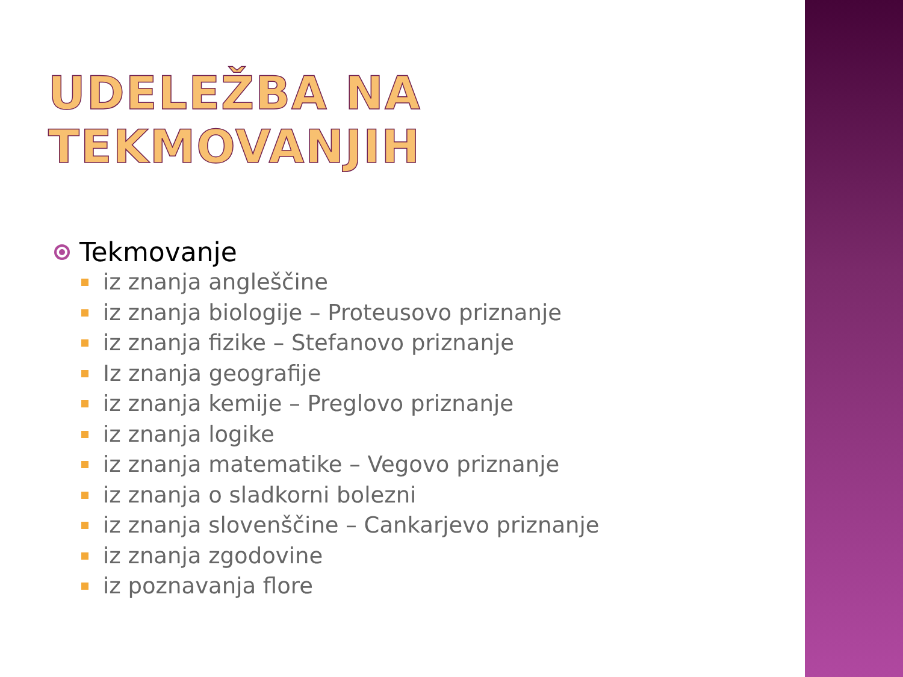UDELEŽBA NA TEKMOVANJIH
Tekmovanje
iz znanja angleščine
iz znanja biologije – Proteusovo priznanje
iz znanja fizike – Stefanovo priznanje
Iz znanja geografije
iz znanja kemije – Preglovo priznanje
iz znanja logike
iz znanja matematike – Vegovo priznanje
iz znanja o sladkorni bolezni
iz znanja slovenščine – Cankarjevo priznanje
iz znanja zgodovine
iz poznavanja flore